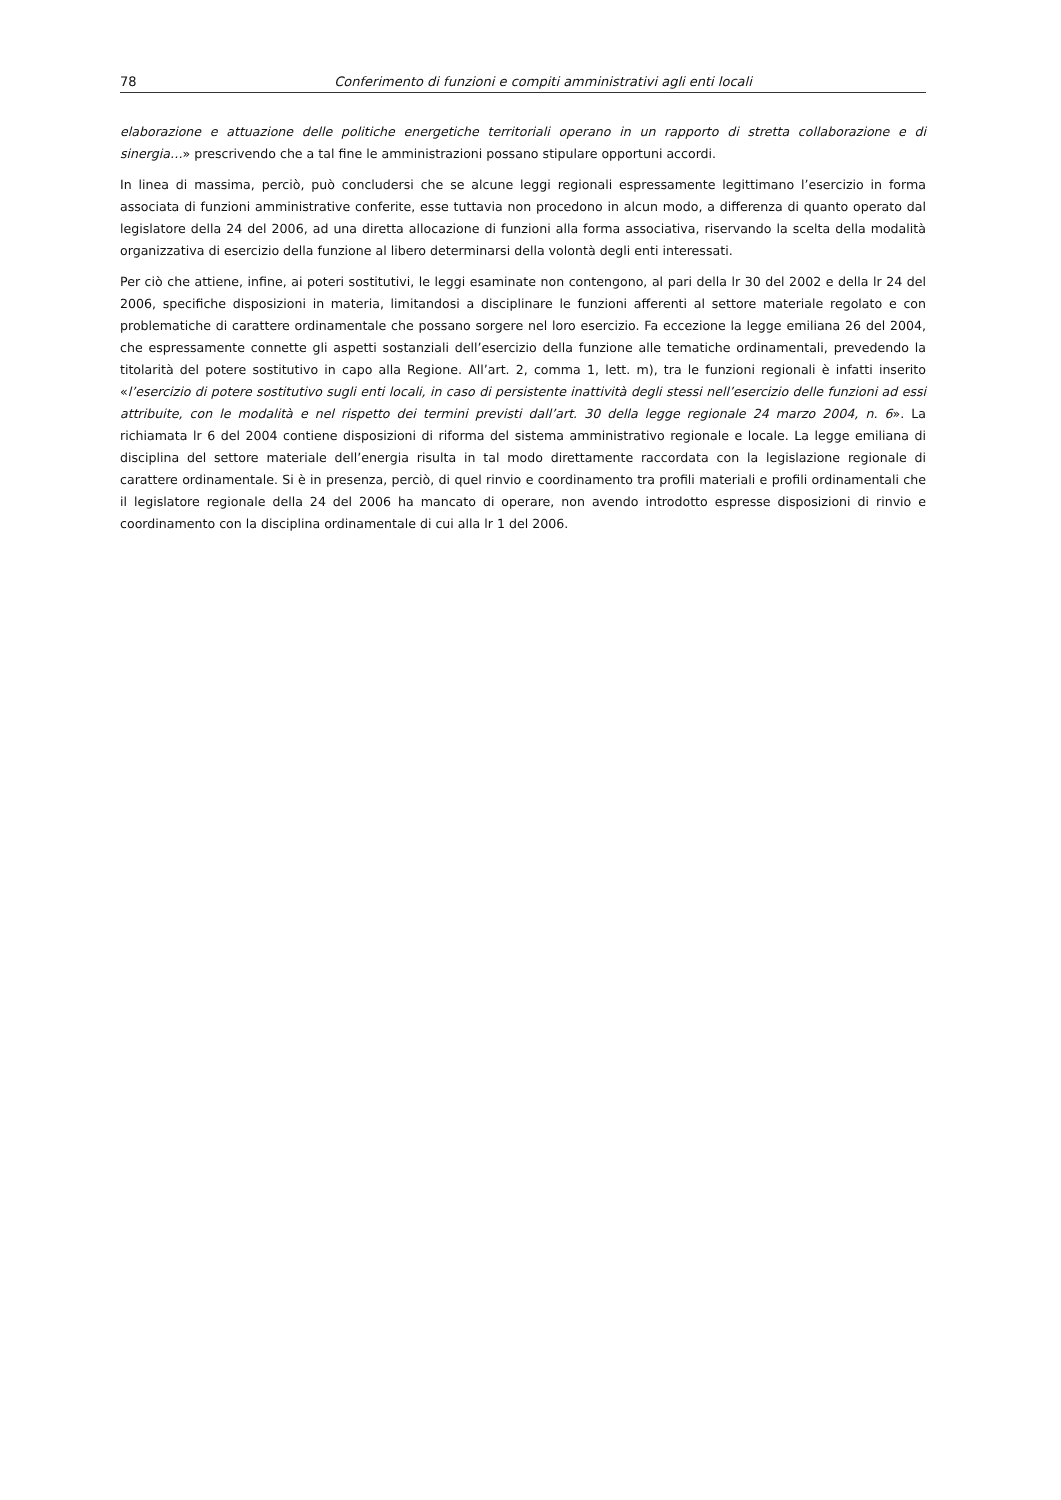78 Conferimento di funzioni e compiti amministrativi agli enti locali
elaborazione e attuazione delle politiche energetiche territoriali operano in un rapporto di stretta collaborazione e di sinergia…» prescrivendo che a tal fine le amministrazioni possano stipulare opportuni accordi.
In linea di massima, perciò, può concludersi che se alcune leggi regionali espressamente legittimano l’esercizio in forma associata di funzioni amministrative conferite, esse tuttavia non procedono in alcun modo, a differenza di quanto operato dal legislatore della 24 del 2006, ad una diretta allocazione di funzioni alla forma associativa, riservando la scelta della modalità organizzativa di esercizio della funzione al libero determinarsi della volontà degli enti interessati.
Per ciò che attiene, infine, ai poteri sostitutivi, le leggi esaminate non contengono, al pari della lr 30 del 2002 e della lr 24 del 2006, specifiche disposizioni in materia, limitandosi a disciplinare le funzioni afferenti al settore materiale regolato e con problematiche di carattere ordinamentale che possano sorgere nel loro esercizio. Fa eccezione la legge emiliana 26 del 2004, che espressamente connette gli aspetti sostanziali dell’esercizio della funzione alle tematiche ordinamentali, prevedendo la titolarità del potere sostitutivo in capo alla Regione. All’art. 2, comma 1, lett. m), tra le funzioni regionali è infatti inserito «l’esercizio di potere sostitutivo sugli enti locali, in caso di persistente inattività degli stessi nell’esercizio delle funzioni ad essi attribuite, con le modalità e nel rispetto dei termini previsti dall’art. 30 della legge regionale 24 marzo 2004, n. 6». La richiamata lr 6 del 2004 contiene disposizioni di riforma del sistema amministrativo regionale e locale. La legge emiliana di disciplina del settore materiale dell’energia risulta in tal modo direttamente raccordata con la legislazione regionale di carattere ordinamentale. Si è in presenza, perciò, di quel rinvio e coordinamento tra profili materiali e profili ordinamentali che il legislatore regionale della 24 del 2006 ha mancato di operare, non avendo introdotto espresse disposizioni di rinvio e coordinamento con la disciplina ordinamentale di cui alla lr 1 del 2006.